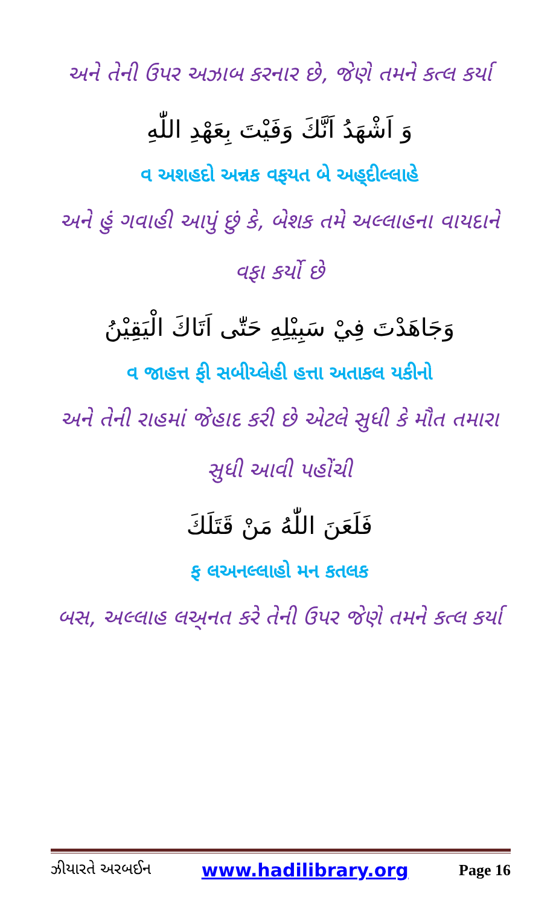અને તેની ઉપર અઝાબ કરનાર છે, જેણે તમને કત્લ કર્યા
وَ اَشْهَدُ اَنَّكَ وَفَيْتَ بِعَهْدِ اللّٰهِ
વ અશહદો અન્નક વફયત બે અહ્‌દીલ્લાહે
અને હું ગવાહી આપું છું કે, બેશક તમે અલ્લાહના વાયદાને વફા કર્યો છે
وَجَاهَدْتَ فِيْ سَبِيْلِهِ حَتّٰى اَتَاكَ الْيَقِيْنُ
વ જાહત્ત ફી સબીય્લેહી હત્તા અતાકલ યકીનો
અને તેની રાહમાં જેહાદ કરી છે એટલે સુધી કે મૌત તમારા સુધી આવી પહોંચી
فَلَعَنَ اللّٰهُ مَنْ قَتَلَكَ
ફ લઅનલ્લાહો મન કતલક
બસ, અલ્લાહ લઅ્નત કરે તેની ઉપર જેણે તમને કત્લ કર્યા
ઝીયારતે અરબઈન www.hadilibrary.org Page 16